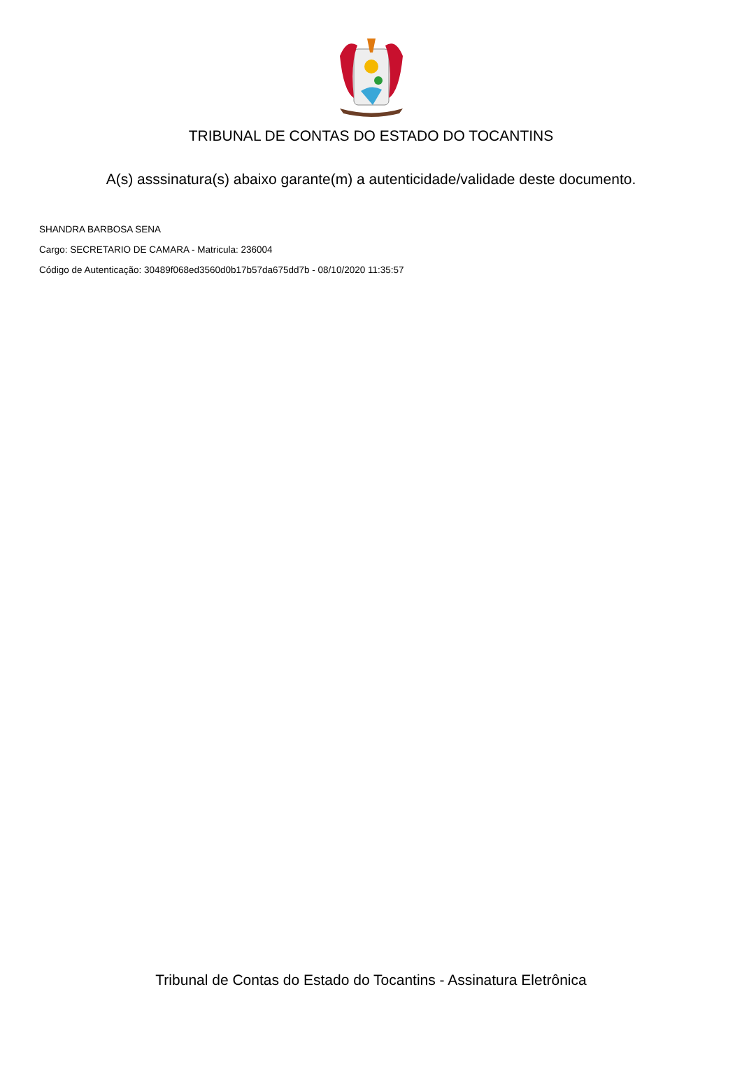TRIBUNAL DE CONTAS DO ESTADO DO TOCANTINS
A(s) asssinatura(s) abaixo garante(m) a autenticidade/validade deste documento.
SHANDRA BARBOSA SENA
Cargo: SECRETARIO DE CAMARA - Matricula: 236004
Código de Autenticação: 30489f068ed3560d0b17b57da675dd7b - 08/10/2020 11:35:57
Tribunal de Contas do Estado do Tocantins - Assinatura Eletrônica